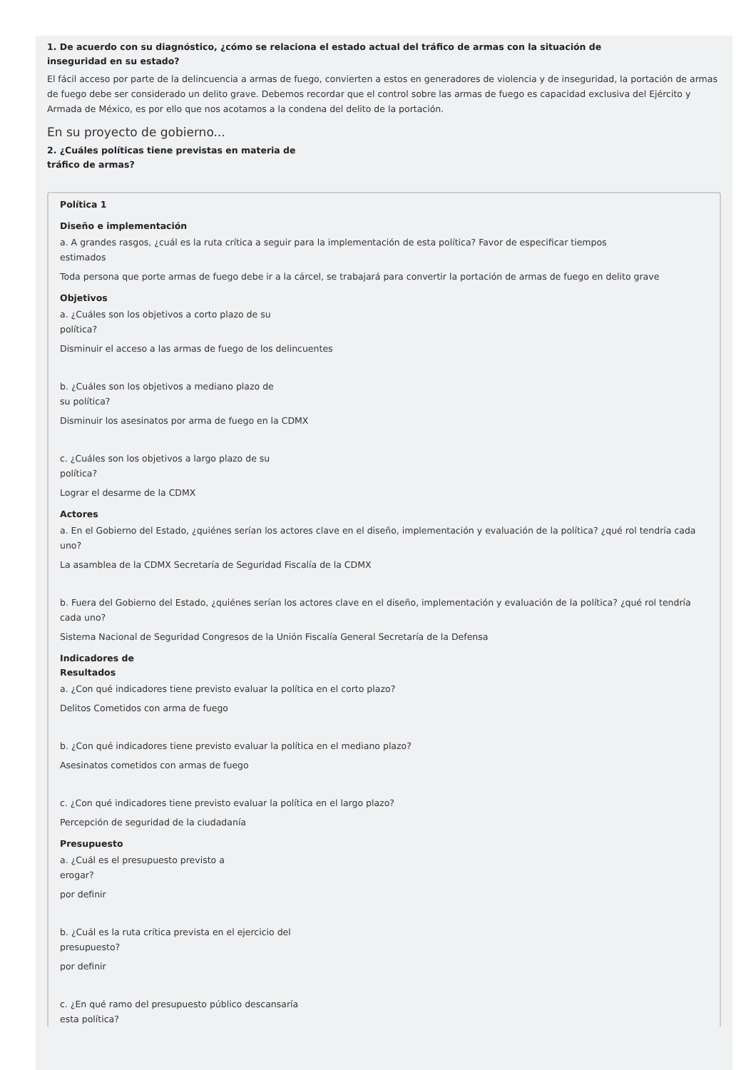1. De acuerdo con su diagnóstico, ¿cómo se relaciona el estado actual del tráfico de armas con la situación de inseguridad en su estado?
El fácil acceso por parte de la delincuencia a armas de fuego, convierten a estos en generadores de violencia y de inseguridad, la portación de armas de fuego debe ser considerado un delito grave. Debemos recordar que el control sobre las armas de fuego es capacidad exclusiva del Ejército y Armada de México, es por ello que nos acotamos a la condena del delito de la portación.
En su proyecto de gobierno...
2. ¿Cuáles políticas tiene previstas en materia de tráfico de armas?
Política 1
Diseño e implementación
a. A grandes rasgos, ¿cuál es la ruta crítica a seguir para la implementación de esta política? Favor de especificar tiempos estimados
Toda persona que porte armas de fuego debe ir a la cárcel, se trabajará para convertir la portación de armas de fuego en delito grave
Objetivos
a. ¿Cuáles son los objetivos a corto plazo de su política?
Disminuir el acceso a las armas de fuego de los delincuentes
b. ¿Cuáles son los objetivos a mediano plazo de su política?
Disminuir los asesinatos por arma de fuego en la CDMX
c. ¿Cuáles son los objetivos a largo plazo de su política?
Lograr el desarme de la CDMX
Actores
a. En el Gobierno del Estado, ¿quiénes serían los actores clave en el diseño, implementación y evaluación de la política? ¿qué rol tendría cada uno?
La asamblea de la CDMX Secretaría de Seguridad Fiscalía de la CDMX
b. Fuera del Gobierno del Estado, ¿quiénes serían los actores clave en el diseño, implementación y evaluación de la política? ¿qué rol tendría cada uno?
Sistema Nacional de Seguridad Congresos de la Unión Fiscalía General Secretaría de la Defensa
Indicadores de Resultados
a. ¿Con qué indicadores tiene previsto evaluar la política en el corto plazo?
Delitos Cometidos con arma de fuego
b. ¿Con qué indicadores tiene previsto evaluar la política en el mediano plazo?
Asesinatos cometidos con armas de fuego
c. ¿Con qué indicadores tiene previsto evaluar la política en el largo plazo?
Percepción de seguridad de la ciudadanía
Presupuesto
a. ¿Cuál es el presupuesto previsto a erogar?
por definir
b. ¿Cuál es la ruta crítica prevista en el ejercicio del presupuesto?
por definir
c. ¿En qué ramo del presupuesto público descansaría esta política?